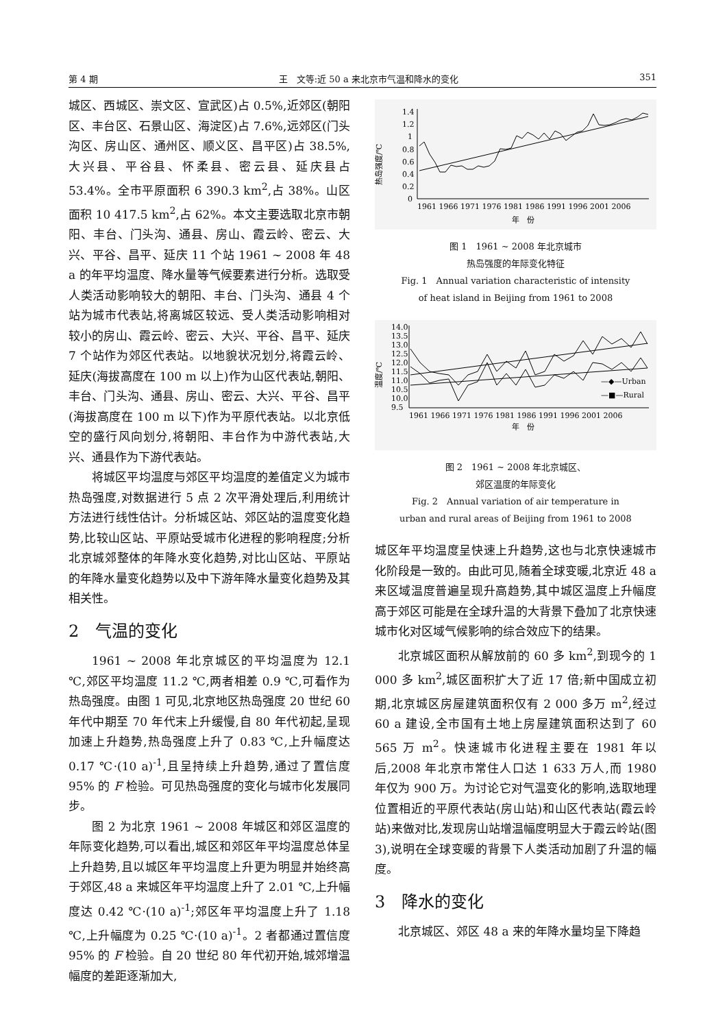第 4 期 王　文等:近 50 a 来北京市气温和降水的变化 351
城区、西城区、崇文区、宣武区)占 0.5%,近郊区(朝阳区、丰台区、石景山区、海淀区)占 7.6%,远郊区(门头沟区、房山区、通州区、顺义区、昌平区)占 38.5%,大兴县、平谷县、怀柔县、密云县、延庆县占 53.4%。全市平原面积 6 390.3 km<sup>2</sup>,占 38%。山区面积 10 417.5 km<sup>2</sup>,占 62%。本文主要选取北京市朝阳、丰台、门头沟、通县、房山、霞云岭、密云、大兴、平谷、昌平、延庆 11 个站 1961 ~ 2008 年 48 a 的年平均温度、降水量等气候要素进行分析。选取受人类活动影响较大的朝阳、丰台、门头沟、通县 4 个站为城市代表站,将离城区较远、受人类活动影响相对较小的房山、霞云岭、密云、大兴、平谷、昌平、延庆 7 个站作为郊区代表站。以地貌状况划分,将霞云岭、延庆(海拔高度在 100 m 以上)作为山区代表站,朝阳、丰台、门头沟、通县、房山、密云、大兴、平谷、昌平(海拔高度在 100 m 以下)作为平原代表站。以北京低空的盛行风向划分,将朝阳、丰台作为中游代表站,大兴、通县作为下游代表站。
将城区平均温度与郊区平均温度的差值定义为城市热岛强度,对数据进行 5 点 2 次平滑处理后,利用统计方法进行线性估计。分析城区站、郊区站的温度变化趋势,比较山区站、平原站受城市化进程的影响程度;分析北京城郊整体的年降水变化趋势,对比山区站、平原站的年降水量变化趋势以及中下游年降水量变化趋势及其相关性。
2　气温的变化
1961 ~ 2008 年北京城区的平均温度为 12.1 ℃,郊区平均温度 11.2 ℃,两者相差 0.9 ℃,可看作为热岛强度。由图 1 可见,北京地区热岛强度 20 世纪 60 年代中期至 70 年代末上升缓慢,自 80 年代初起,呈现加速上升趋势,热岛强度上升了 0.83 ℃,上升幅度达 0.17 ℃·(10 a)<sup>-1</sup>,且呈持续上升趋势,通过了置信度 95% 的 F 检验。可见热岛强度的变化与城市化发展同步。
图 2 为北京 1961 ~ 2008 年城区和郊区温度的年际变化趋势,可以看出,城区和郊区年平均温度总体呈上升趋势,且以城区年平均温度上升更为明显并始终高于郊区,48 a 来城区年平均温度上升了 2.01 ℃,上升幅度达 0.42 ℃·(10 a)<sup>-1</sup>;郊区年平均温度上升了 1.18 ℃,上升幅度为 0.25 ℃·(10 a)<sup>-1</sup>。2 者都通过置信度 95% 的 F 检验。自 20 世纪 80 年代初开始,城郊增温幅度的差距逐渐加大,
热岛强度/℃
1.4
1.2
1
0.8
0.6
0.4
0.2
0
1961 1966 1971 1976 1981 1986 1991 1996 2001 2006
年　份
图 1　1961 ~ 2008 年北京城市
热岛强度的年际变化特征
Fig. 1　Annual variation characteristic of intensity
of heat island in Beijing from 1961 to 2008
温度/℃
14.0
13.5
13.0
12.5
12.0
11.5
11.0
10.5
10.0
9.5
—◆—Urban
—■—Rural
1961 1966 1971 1976 1981 1986 1991 1996 2001 2006
年　份
图 2　1961 ~ 2008 年北京城区、
郊区温度的年际变化
Fig. 2　Annual variation of air temperature in
urban and rural areas of Beijing from 1961 to 2008
城区年平均温度呈快速上升趋势,这也与北京快速城市化阶段是一致的。由此可见,随着全球变暖,北京近 48 a 来区域温度普遍呈现升高趋势,其中城区温度上升幅度高于郊区可能是在全球升温的大背景下叠加了北京快速城市化对区域气候影响的综合效应下的结果。
北京城区面积从解放前的 60 多 km<sup>2</sup>,到现今的 1 000 多 km<sup>2</sup>,城区面积扩大了近 17 倍;新中国成立初期,北京城区房屋建筑面积仅有 2 000 多万 m<sup>2</sup>,经过 60 a 建设,全市国有土地上房屋建筑面积达到了 60 565 万 m<sup>2</sup>。快速城市化进程主要在 1981 年以后,2008 年北京市常住人口达 1 633 万人,而 1980 年仅为 900 万。为讨论它对气温变化的影响,选取地理位置相近的平原代表站(房山站)和山区代表站(霞云岭站)来做对比,发现房山站增温幅度明显大于霞云岭站(图 3),说明在全球变暖的背景下人类活动加剧了升温的幅度。
3　降水的变化
北京城区、郊区 48 a 来的年降水量均呈下降趋